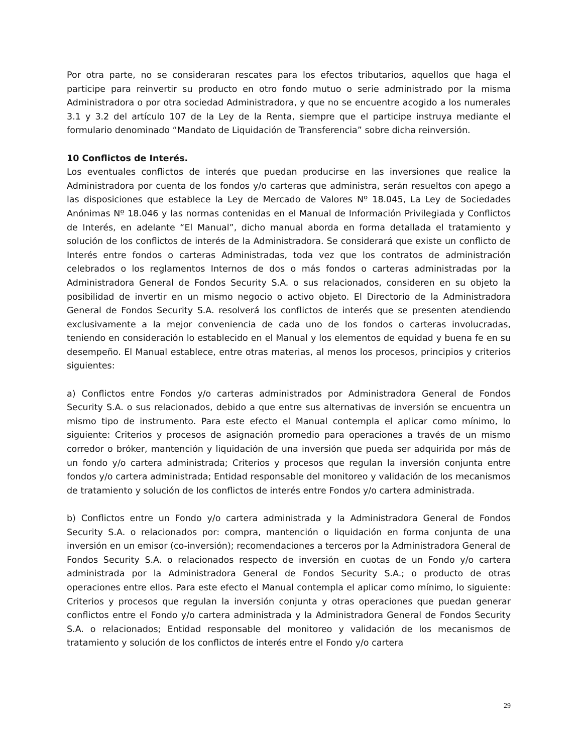Por otra parte, no se consideraran rescates para los efectos tributarios, aquellos que haga el participe para reinvertir su producto en otro fondo mutuo o serie administrado por la misma Administradora o por otra sociedad Administradora, y que no se encuentre acogido a los numerales 3.1 y 3.2 del artículo 107 de la Ley de la Renta, siempre que el participe instruya mediante el formulario denominado “Mandato de Liquidación de Transferencia” sobre dicha reinversión.
10 Conflictos de Interés.
Los eventuales conflictos de interés que puedan producirse en las inversiones que realice la Administradora por cuenta de los fondos y/o carteras que administra, serán resueltos con apego a las disposiciones que establece la Ley de Mercado de Valores Nº 18.045, La Ley de Sociedades Anónimas Nº 18.046 y las normas contenidas en el Manual de Información Privilegiada y Conflictos de Interés, en adelante “El Manual”, dicho manual aborda en forma detallada el tratamiento y solución de los conflictos de interés de la Administradora. Se considerará que existe un conflicto de Interés entre fondos o carteras Administradas, toda vez que los contratos de administración celebrados o los reglamentos Internos de dos o más fondos o carteras administradas por la Administradora General de Fondos Security S.A. o sus relacionados, consideren en su objeto la posibilidad de invertir en un mismo negocio o activo objeto. El Directorio de la Administradora General de Fondos Security S.A. resolverá los conflictos de interés que se presenten atendiendo exclusivamente a la mejor conveniencia de cada uno de los fondos o carteras involucradas, teniendo en consideración lo establecido en el Manual y los elementos de equidad y buena fe en su desempeño. El Manual establece, entre otras materias, al menos los procesos, principios y criterios siguientes:
a) Conflictos entre Fondos y/o carteras administrados por Administradora General de Fondos Security S.A. o sus relacionados, debido a que entre sus alternativas de inversión se encuentra un mismo tipo de instrumento. Para este efecto el Manual contempla el aplicar como mínimo, lo siguiente: Criterios y procesos de asignación promedio para operaciones a través de un mismo corredor o bróker, mantención y liquidación de una inversión que pueda ser adquirida por más de un fondo y/o cartera administrada; Criterios y procesos que regulan la inversión conjunta entre fondos y/o cartera administrada; Entidad responsable del monitoreo y validación de los mecanismos de tratamiento y solución de los conflictos de interés entre Fondos y/o cartera administrada.
b) Conflictos entre un Fondo y/o cartera administrada y la Administradora General de Fondos Security S.A. o relacionados por: compra, mantención o liquidación en forma conjunta de una inversión en un emisor (co-inversión); recomendaciones a terceros por la Administradora General de Fondos Security S.A. o relacionados respecto de inversión en cuotas de un Fondo y/o cartera administrada por la Administradora General de Fondos Security S.A.; o producto de otras operaciones entre ellos. Para este efecto el Manual contempla el aplicar como mínimo, lo siguiente: Criterios y procesos que regulan la inversión conjunta y otras operaciones que puedan generar conflictos entre el Fondo y/o cartera administrada y la Administradora General de Fondos Security S.A. o relacionados; Entidad responsable del monitoreo y validación de los mecanismos de tratamiento y solución de los conflictos de interés entre el Fondo y/o cartera
29